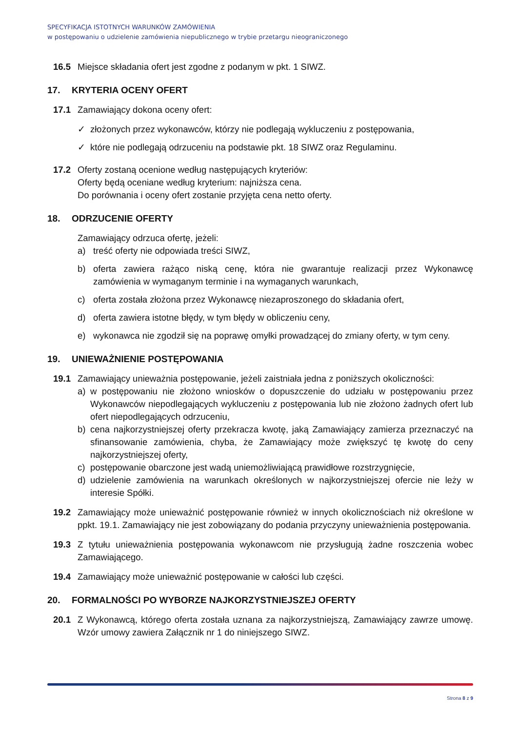SPECYFIKACJA ISTOTNYCH WARUNKÓW ZAMÓWIENIA
w postępowaniu o udzielenie zamówienia niepublicznego w trybie przetargu nieograniczonego
16.5 Miejsce składania ofert jest zgodne z podanym w pkt. 1 SIWZ.
17. KRYTERIA OCENY OFERT
17.1 Zamawiający dokona oceny ofert:
✓ złożonych przez wykonawców, którzy nie podlegają wykluczeniu z postępowania,
✓ które nie podlegają odrzuceniu na podstawie pkt. 18 SIWZ oraz Regulaminu.
17.2 Oferty zostaną ocenione według następujących kryteriów:
Oferty będą oceniane według kryterium: najniższa cena.
Do porównania i oceny ofert zostanie przyjęta cena netto oferty.
18. ODRZUCENIE OFERTY
Zamawiający odrzuca ofertę, jeżeli:
a) treść oferty nie odpowiada treści SIWZ,
b) oferta zawiera rażąco niską cenę, która nie gwarantuje realizacji przez Wykonawcę zamówienia w wymaganym terminie i na wymaganych warunkach,
c) oferta została złożona przez Wykonawcę niezaproszonego do składania ofert,
d) oferta zawiera istotne błędy, w tym błędy w obliczeniu ceny,
e) wykonawca nie zgodził się na poprawę omyłki prowadzącej do zmiany oferty, w tym ceny.
19. UNIEWAŻNIENIE POSTĘPOWANIA
19.1 Zamawiający unieważnia postępowanie, jeżeli zaistniała jedna z poniższych okoliczności:
a) w postępowaniu nie złożono wniosków o dopuszczenie do udziału w postępowaniu przez Wykonawców niepodlegających wykluczeniu z postępowania lub nie złożono żadnych ofert lub ofert niepodlegających odrzuceniu,
b) cena najkorzystniejszej oferty przekracza kwotę, jaką Zamawiający zamierza przeznaczyć na sfinansowanie zamówienia, chyba, że Zamawiający może zwiększyć tę kwotę do ceny najkorzystniejszej oferty,
c) postępowanie obarczone jest wadą uniemożliwiającą prawidłowe rozstrzygnięcie,
d) udzielenie zamówienia na warunkach określonych w najkorzystniejszej ofercie nie leży w interesie Spółki.
19.2 Zamawiający może unieważnić postępowanie również w innych okolicznościach niż określone w ppkt. 19.1. Zamawiający nie jest zobowiązany do podania przyczyny unieważnienia postępowania.
19.3 Z tytułu unieważnienia postępowania wykonawcom nie przysługują żadne roszczenia wobec Zamawiającego.
19.4 Zamawiający może unieważnić postępowanie w całości lub części.
20. FORMALNOŚCI PO WYBORZE NAJKORZYSTNIEJSZEJ OFERTY
20.1 Z Wykonawcą, którego oferta została uznana za najkorzystniejszą, Zamawiający zawrze umowę. Wzór umowy zawiera Załącznik nr 1 do niniejszego SIWZ.
Strona 8 z 9